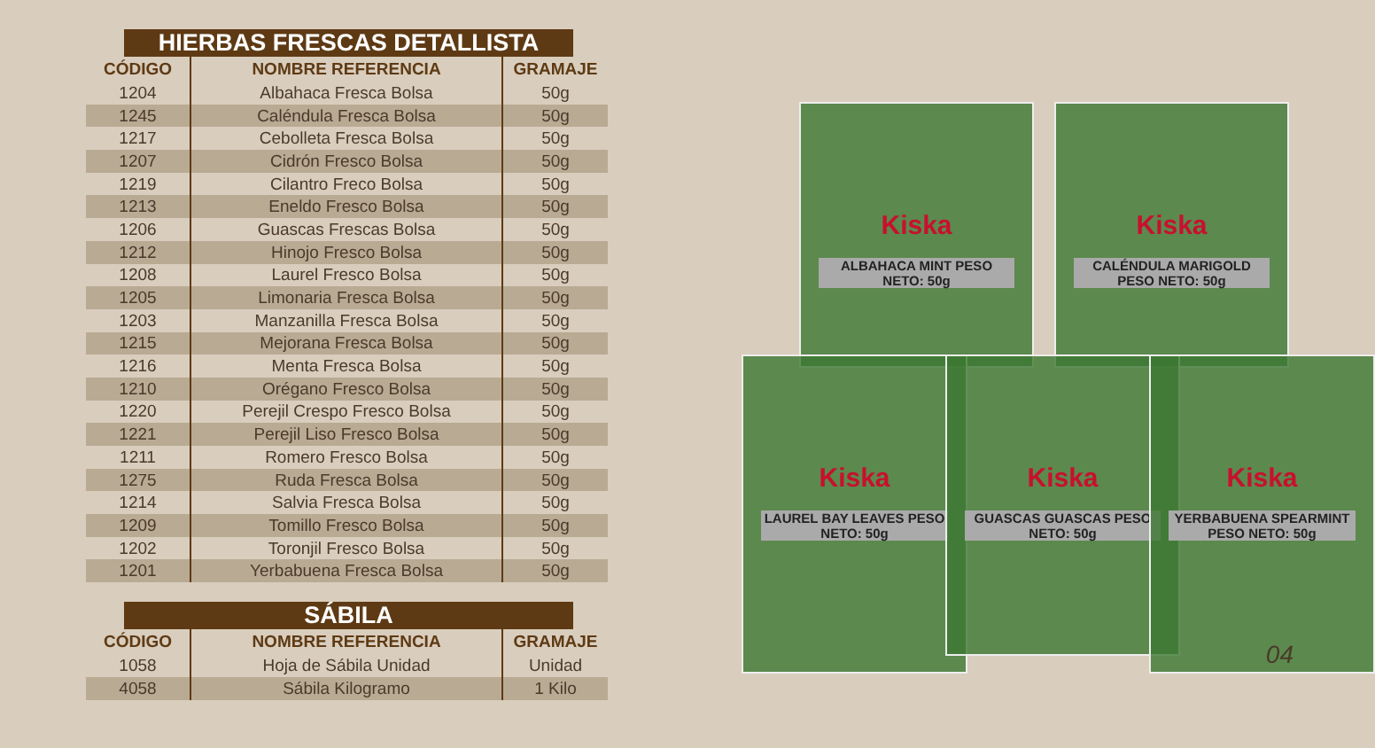HIERBAS FRESCAS DETALLISTA
| CÓDIGO | NOMBRE REFERENCIA | GRAMAJE |
| --- | --- | --- |
| 1204 | Albahaca Fresca Bolsa | 50g |
| 1245 | Caléndula Fresca Bolsa | 50g |
| 1217 | Cebolleta Fresca Bolsa | 50g |
| 1207 | Cidrón Fresco Bolsa | 50g |
| 1219 | Cilantro Freco Bolsa | 50g |
| 1213 | Eneldo Fresco Bolsa | 50g |
| 1206 | Guascas Frescas Bolsa | 50g |
| 1212 | Hinojo Fresco Bolsa | 50g |
| 1208 | Laurel Fresco Bolsa | 50g |
| 1205 | Limonaria Fresca Bolsa | 50g |
| 1203 | Manzanilla Fresca Bolsa | 50g |
| 1215 | Mejorana Fresca Bolsa | 50g |
| 1216 | Menta Fresca Bolsa | 50g |
| 1210 | Orégano Fresco Bolsa | 50g |
| 1220 | Perejil Crespo Fresco Bolsa | 50g |
| 1221 | Perejil Liso Fresco Bolsa | 50g |
| 1211 | Romero Fresco Bolsa | 50g |
| 1275 | Ruda Fresca Bolsa | 50g |
| 1214 | Salvia Fresca Bolsa | 50g |
| 1209 | Tomillo Fresco Bolsa | 50g |
| 1202 | Toronjil Fresco Bolsa | 50g |
| 1201 | Yerbabuena Fresca Bolsa | 50g |
SÁBILA
| CÓDIGO | NOMBRE REFERENCIA | GRAMAJE |
| --- | --- | --- |
| 1058 | Hoja de Sábila Unidad | Unidad |
| 4058 | Sábila Kilogramo | 1 Kilo |
Kiska
ALBAHACA MINT PESO NETO: 50g
Kiska
CALÉNDULA MARIGOLD PESO NETO: 50g
Kiska
LAUREL BAY LEAVES PESO NETO: 50g
Kiska
GUASCAS GUASCAS PESO NETO: 50g
Kiska
YERBABUENA SPEARMINT PESO NETO: 50g
04